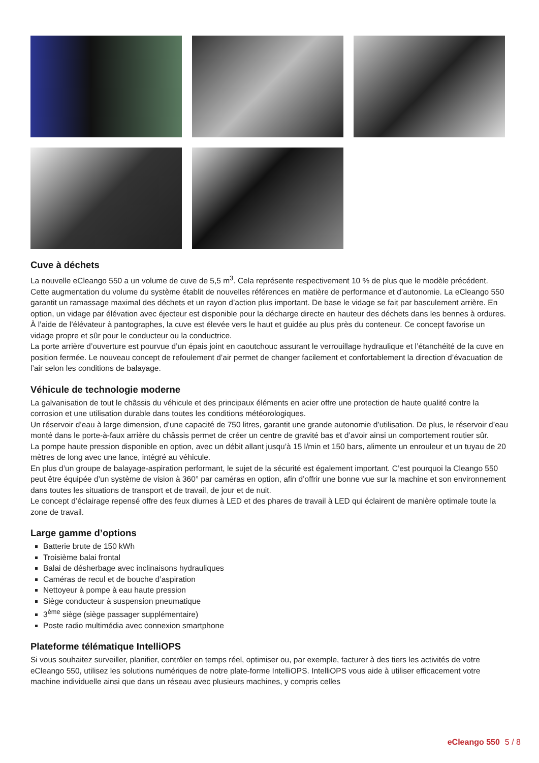Cuve à déchets
La nouvelle eCleango 550 a un volume de cuve de 5,5 m<sup>3</sup>. Cela représente respectivement 10 % de plus que le modèle précédent. Cette augmentation du volume du système établit de nouvelles références en matière de performance et d’autonomie. La eCleango 550 garantit un ramassage maximal des déchets et un rayon d’action plus important. De base le vidage se fait par basculement arrière. En option, un vidage par élévation avec éjecteur est disponible pour la décharge directe en hauteur des déchets dans les bennes à ordures. À l’aide de l’élévateur à pantographes, la cuve est élevée vers le haut et guidée au plus près du conteneur. Ce concept favorise un vidage propre et sûr pour le conducteur ou la conductrice.
La porte arrière d’ouverture est pourvue d’un épais joint en caoutchouc assurant le verrouillage hydraulique et l’étanchéité de la cuve en position fermée. Le nouveau concept de refoulement d’air permet de changer facilement et confortablement la direction d’évacuation de l’air selon les conditions de balayage.
Véhicule de technologie moderne
La galvanisation de tout le châssis du véhicule et des principaux éléments en acier offre une protection de haute qualité contre la corrosion et une utilisation durable dans toutes les conditions météorologiques.
Un réservoir d’eau à large dimension, d’une capacité de 750 litres, garantit une grande autonomie d’utilisation. De plus, le réservoir d’eau monté dans le porte-à-faux arrière du châssis permet de créer un centre de gravité bas et d’avoir ainsi un comportement routier sûr.
La pompe haute pression disponible en option, avec un débit allant jusqu’à 15 l/min et 150 bars, alimente un enrouleur et un tuyau de 20 mètres de long avec une lance, intégré au véhicule.
En plus d’un groupe de balayage-aspiration performant, le sujet de la sécurité est également important. C’est pourquoi la Cleango 550 peut être équipée d’un système de vision à 360° par caméras en option, afin d’offrir une bonne vue sur la machine et son environnement dans toutes les situations de transport et de travail, de jour et de nuit.
Le concept d’éclairage repensé offre des feux diurnes à LED et des phares de travail à LED qui éclairent de manière optimale toute la zone de travail.
Large gamme d’options
Batterie brute de 150 kWh
Troisième balai frontal
Balai de désherbage avec inclinaisons hydrauliques
Caméras de recul et de bouche d’aspiration
Nettoyeur à pompe à eau haute pression
Siège conducteur à suspension pneumatique
3<sup>ème</sup> siège (siège passager supplémentaire)
Poste radio multimédia avec connexion smartphone
Plateforme télématique IntelliOPS
Si vous souhaitez surveiller, planifier, contrôler en temps réel, optimiser ou, par exemple, facturer à des tiers les activités de votre eCleango 550, utilisez les solutions numériques de notre plate-forme IntelliOPS. IntelliOPS vous aide à utiliser efficacement votre machine individuelle ainsi que dans un réseau avec plusieurs machines, y compris celles
eCleango 550 5 / 8